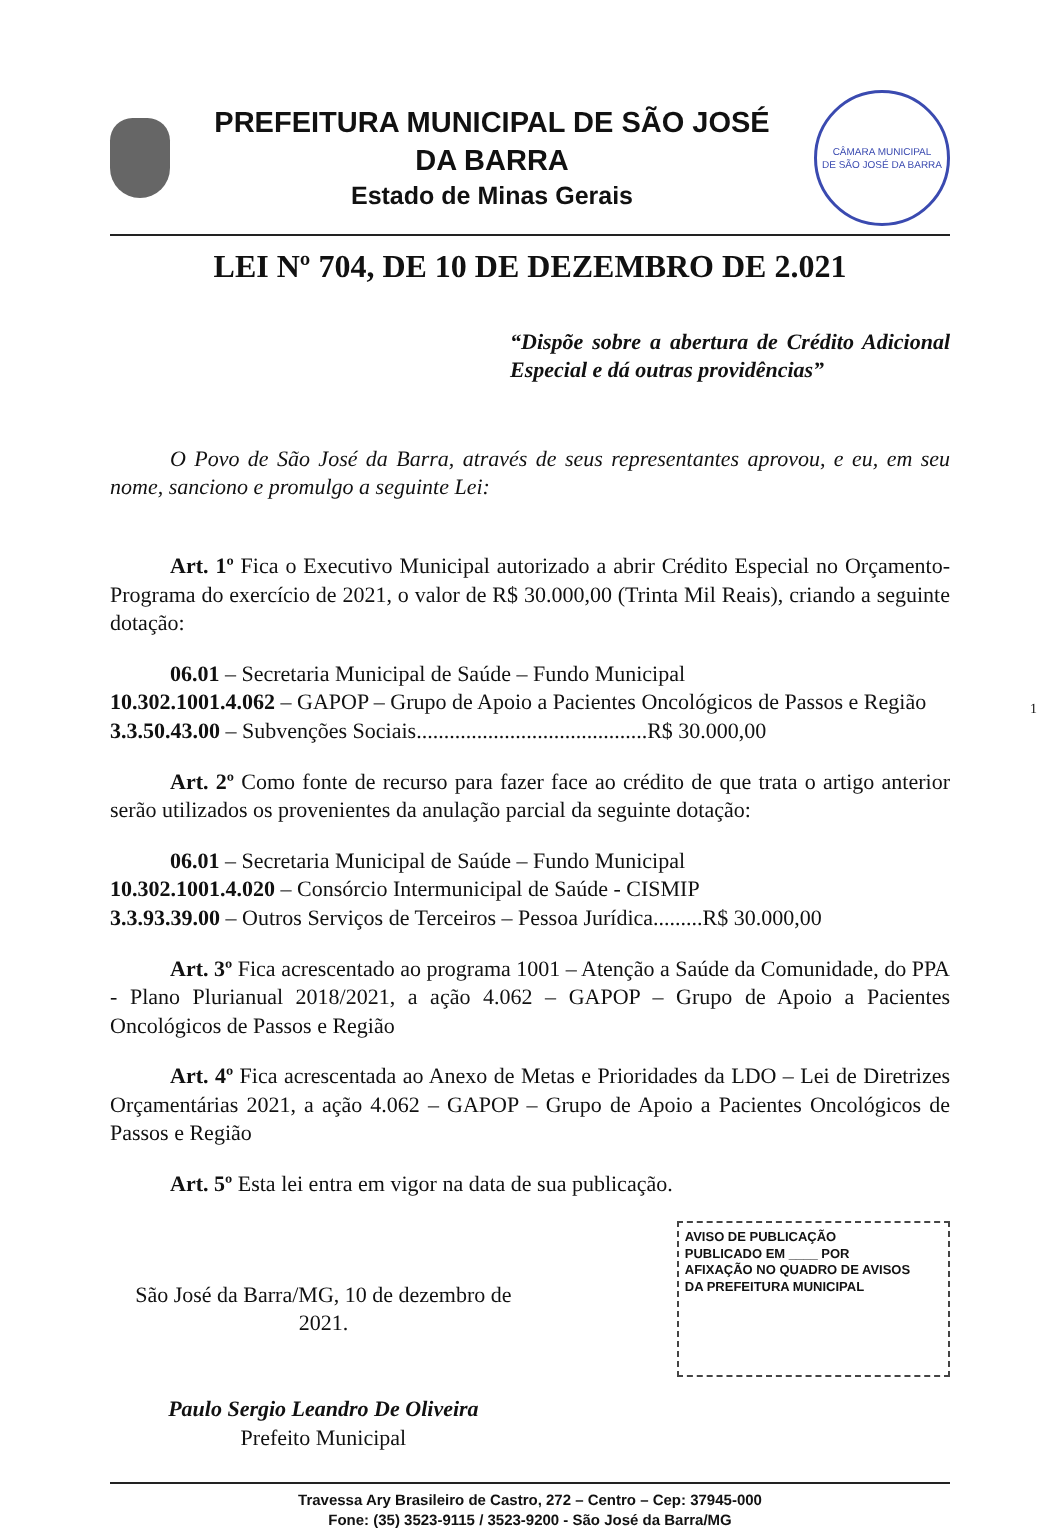PREFEITURA MUNICIPAL DE SÃO JOSÉ DA BARRA
Estado de Minas Gerais
CÂMARA MUNICIPAL
DE SÃO JOSÉ DA BARRA
LEI Nº 704, DE 10 DE DEZEMBRO DE 2.021
“Dispõe sobre a abertura de Crédito Adicional Especial e dá outras providências”
O Povo de São José da Barra, através de seus representantes aprovou, e eu, em seu nome, sanciono e promulgo a seguinte Lei:
Art. 1º Fica o Executivo Municipal autorizado a abrir Crédito Especial no Orçamento-Programa do exercício de 2021, o valor de R$ 30.000,00 (Trinta Mil Reais), criando a seguinte dotação:
06.01 – Secretaria Municipal de Saúde – Fundo Municipal
10.302.1001.4.062 – GAPOP – Grupo de Apoio a Pacientes Oncológicos de Passos e Região
3.3.50.43.00 – Subvenções Sociais..........................................R$ 30.000,00
Art. 2º Como fonte de recurso para fazer face ao crédito de que trata o artigo anterior serão utilizados os provenientes da anulação parcial da seguinte dotação:
06.01 – Secretaria Municipal de Saúde – Fundo Municipal
10.302.1001.4.020 – Consórcio Intermunicipal de Saúde - CISMIP
3.3.93.39.00 – Outros Serviços de Terceiros – Pessoa Jurídica.........R$ 30.000,00
Art. 3º Fica acrescentado ao programa 1001 – Atenção a Saúde da Comunidade, do PPA - Plano Plurianual 2018/2021, a ação 4.062 – GAPOP – Grupo de Apoio a Pacientes Oncológicos de Passos e Região
Art. 4º Fica acrescentada ao Anexo de Metas e Prioridades da LDO – Lei de Diretrizes Orçamentárias 2021, a ação 4.062 – GAPOP – Grupo de Apoio a Pacientes Oncológicos de Passos e Região
Art. 5º Esta lei entra em vigor na data de sua publicação.
São José da Barra/MG, 10 de dezembro de 2021.
Paulo Sergio Leandro De Oliveira
Prefeito Municipal
AVISO DE PUBLICAÇÃO
PUBLICADO EM ____ POR
AFIXAÇÃO NO QUADRO DE AVISOS
DA PREFEITURA MUNICIPAL
Travessa Ary Brasileiro de Castro, 272 – Centro – Cep: 37945-000
Fone: (35) 3523-9115 / 3523-9200 - São José da Barra/MG
1